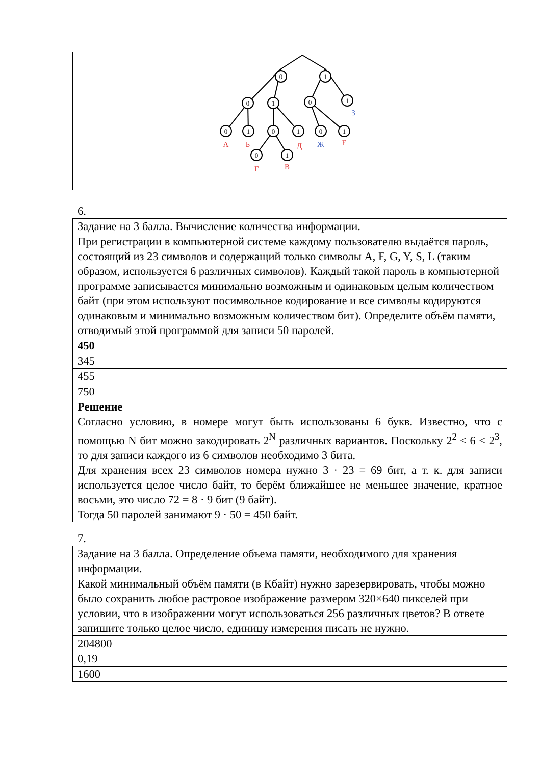0
1
0
1
0
1
0
1
0
1
0
1
0
1
А
Б
Д
Е
Г
В
Ж
З
6.
| Задание на 3 балла. Вычисление количества информации. |
| При регистрации в компьютерной системе каждому пользователю выдаётся пароль, состоящий из 23 символов и содержащий только символы A, F, G, Y, S, L (таким образом, используется 6 различных символов). Каждый такой пароль в компьютерной программе записывается минимально возможным и одинаковым целым количеством байт (при этом используют посимвольное кодирование и все символы кодируются одинаковым и минимально возможным количеством бит). Определите объём памяти, отводимый этой программой для записи 50 паролей. |
| 450 |
| 345 |
| 455 |
| 750 |
| Решение Согласно условию, в номере могут быть использованы 6 букв. Известно, что с помощью N бит можно закодировать 2<sup>N</sup> различных вариантов. Поскольку 2<sup>2</sup> < 6 < 2<sup>3</sup>, то для записи каждого из 6 символов необходимо 3 бита. Для хранения всех 23 символов номера нужно 3 · 23 = 69 бит, а т. к. для записи используется целое число байт, то берём ближайшее не меньшее значение, кратное восьми, это число 72 = 8 · 9 бит (9 байт). Тогда 50 паролей занимают 9 · 50 = 450 байт. |
7.
| Задание на 3 балла. Определение объема памяти, необходимого для хранения информации. |
| Какой минимальный объём памяти (в Кбайт) нужно зарезервировать, чтобы можно было сохранить любое растровое изображение размером 320×640 пикселей при условии, что в изображении могут использоваться 256 различных цветов? В ответе запишите только целое число, единицу измерения писать не нужно. |
| 204800 |
| 0,19 |
| 1600 |